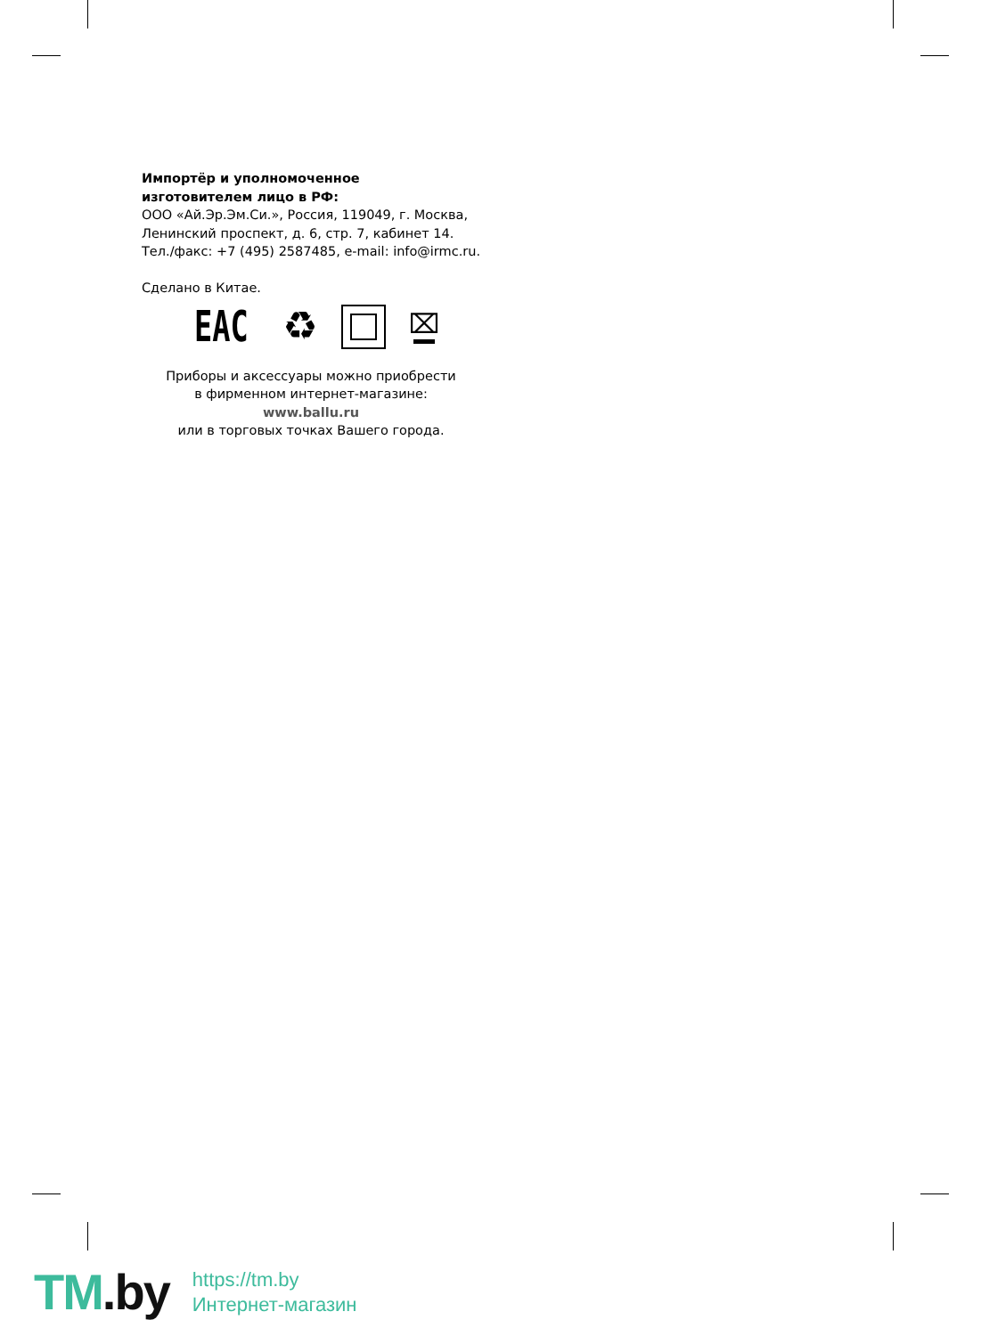Импортёр и уполномоченное
изготовителем лицо в РФ:
ООО «Ай.Эр.Эм.Си.», Россия, 119049, г. Москва,
Ленинский проспект, д. 6, стр. 7, кабинет 14.
Тел./факс: +7 (495) 2587485, e-mail: info@irmc.ru.
Сделано в Китае.
EAC ♻
⌧
Приборы и аксессуары можно приобрести
в фирменном интернет-магазине:
www.ballu.ru
или в торговых точках Вашего города.
TM.by
https://tm.by
Интернет-магазин